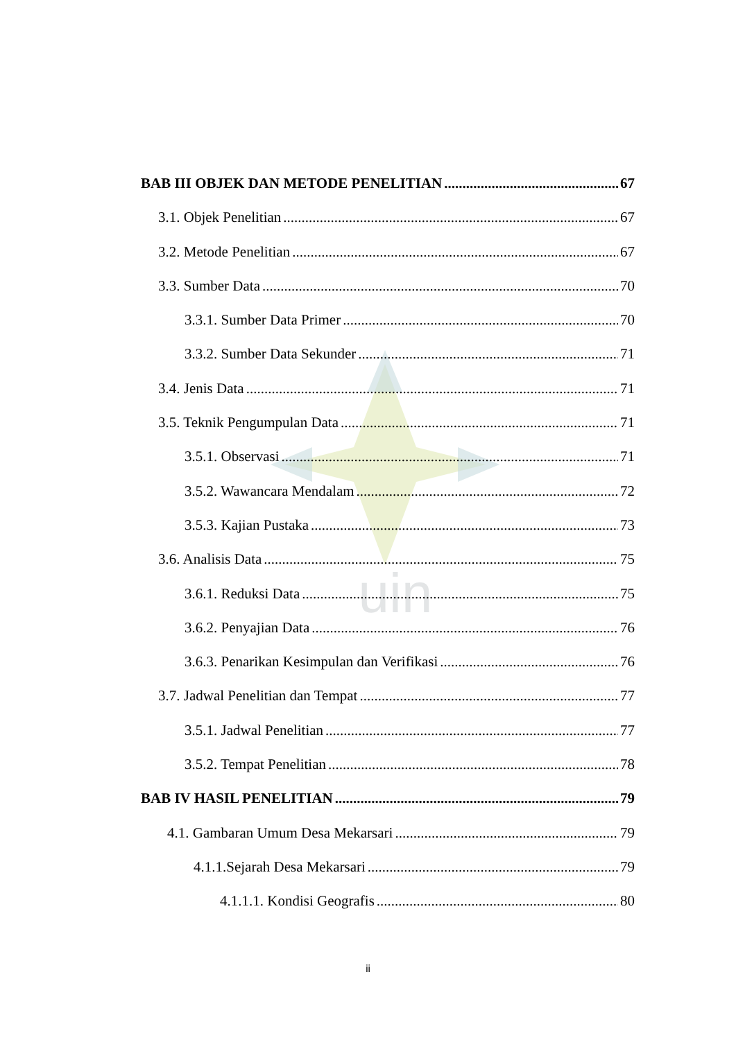uin
BAB III OBJEK DAN METODE PENELITIAN 67
3.1. Objek Penelitian 67
3.2. Metode Penelitian 67
3.3. Sumber Data 70
3.3.1. Sumber Data Primer 70
3.3.2. Sumber Data Sekunder 71
3.4. Jenis Data 71
3.5. Teknik Pengumpulan Data 71
3.5.1. Observasi 71
3.5.2. Wawancara Mendalam 72
3.5.3. Kajian Pustaka 73
3.6. Analisis Data 75
3.6.1. Reduksi Data 75
3.6.2. Penyajian Data 76
3.6.3. Penarikan Kesimpulan dan Verifikasi 76
3.7. Jadwal Penelitian dan Tempat 77
3.5.1. Jadwal Penelitian 77
3.5.2. Tempat Penelitian 78
BAB IV HASIL PENELITIAN 79
4.1. Gambaran Umum Desa Mekarsari 79
4.1.1.Sejarah Desa Mekarsari 79
4.1.1.1. Kondisi Geografis 80
ii